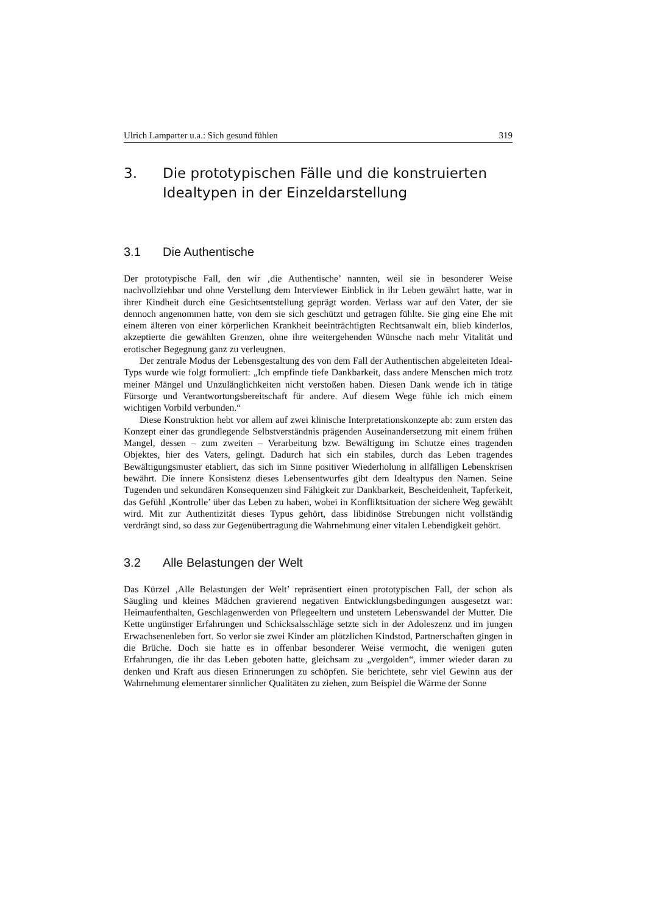Ulrich Lamparter u.a.: Sich gesund fühlen 319
3. Die prototypischen Fälle und die konstruierten Idealtypen in der Einzeldarstellung
3.1 Die Authentische
Der prototypische Fall, den wir ‚die Authentische’ nannten, weil sie in besonderer Weise nachvollziehbar und ohne Verstellung dem Interviewer Einblick in ihr Leben gewährt hatte, war in ihrer Kindheit durch eine Gesichtsentstellung geprägt worden. Verlass war auf den Vater, der sie dennoch angenommen hatte, von dem sie sich geschützt und getragen fühlte. Sie ging eine Ehe mit einem älteren von einer körperlichen Krankheit beeinträchtigten Rechtsanwalt ein, blieb kinderlos, akzeptierte die gewählten Grenzen, ohne ihre weitergehenden Wünsche nach mehr Vitalität und erotischer Begegnung ganz zu verleugnen.
Der zentrale Modus der Lebensgestaltung des von dem Fall der Authentischen abgeleiteten Ideal-Typs wurde wie folgt formuliert: „Ich empfinde tiefe Dankbarkeit, dass andere Menschen mich trotz meiner Mängel und Unzulänglichkeiten nicht verstoßen haben. Diesen Dank wende ich in tätige Fürsorge und Verantwortungsbereitschaft für andere. Auf diesem Wege fühle ich mich einem wichtigen Vorbild verbunden.“
Diese Konstruktion hebt vor allem auf zwei klinische Interpretationskonzepte ab: zum ersten das Konzept einer das grundlegende Selbstverständnis prägenden Auseinandersetzung mit einem frühen Mangel, dessen – zum zweiten – Verarbeitung bzw. Bewältigung im Schutze eines tragenden Objektes, hier des Vaters, gelingt. Dadurch hat sich ein stabiles, durch das Leben tragendes Bewältigungsmuster etabliert, das sich im Sinne positiver Wiederholung in allfälligen Lebenskrisen bewährt. Die innere Konsistenz dieses Lebensentwurfes gibt dem Idealtypus den Namen. Seine Tugenden und sekundären Konsequenzen sind Fähigkeit zur Dankbarkeit, Bescheidenheit, Tapferkeit, das Gefühl ‚Kontrolle’ über das Leben zu haben, wobei in Konfliktsituation der sichere Weg gewählt wird. Mit zur Authentizität dieses Typus gehört, dass libidinöse Strebungen nicht vollständig verdrängt sind, so dass zur Gegenübertragung die Wahrnehmung einer vitalen Lebendigkeit gehört.
3.2 Alle Belastungen der Welt
Das Kürzel ‚Alle Belastungen der Welt’ repräsentiert einen prototypischen Fall, der schon als Säugling und kleines Mädchen gravierend negativen Entwicklungsbedingungen ausgesetzt war: Heimaufenthalten, Geschlagenwerden von Pflegeeltern und unstetem Lebenswandel der Mutter. Die Kette ungünstiger Erfahrungen und Schicksalsschläge setzte sich in der Adoleszenz und im jungen Erwachsenenleben fort. So verlor sie zwei Kinder am plötzlichen Kindstod, Partnerschaften gingen in die Brüche. Doch sie hatte es in offenbar besonderer Weise vermocht, die wenigen guten Erfahrungen, die ihr das Leben geboten hatte, gleichsam zu „vergolden“, immer wieder daran zu denken und Kraft aus diesen Erinnerungen zu schöpfen. Sie berichtete, sehr viel Gewinn aus der Wahrnehmung elementarer sinnlicher Qualitäten zu ziehen, zum Beispiel die Wärme der Sonne